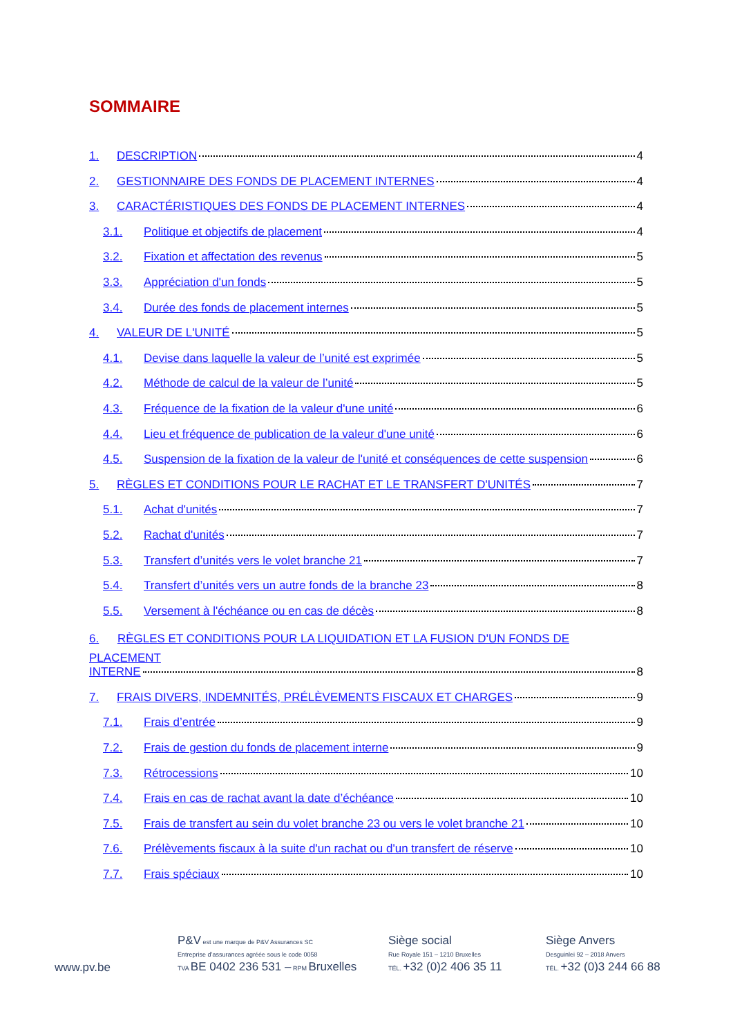SOMMAIRE
1. DESCRIPTION 4
2. GESTIONNAIRE DES FONDS DE PLACEMENT INTERNES 4
3. CARACTÉRISTIQUES DES FONDS DE PLACEMENT INTERNES 4
3.1. Politique et objectifs de placement 4
3.2. Fixation et affectation des revenus 5
3.3. Appréciation d'un fonds 5
3.4. Durée des fonds de placement internes 5
4. VALEUR DE L'UNITÉ 5
4.1. Devise dans laquelle la valeur de l’unité est exprimée 5
4.2. Méthode de calcul de la valeur de l’unité 5
4.3. Fréquence de la fixation de la valeur d'une unité 6
4.4. Lieu et fréquence de publication de la valeur d'une unité 6
4.5. Suspension de la fixation de la valeur de l'unité et conséquences de cette suspension 6
5. RÈGLES ET CONDITIONS POUR LE RACHAT ET LE TRANSFERT D'UNITÉS 7
5.1. Achat d'unités 7
5.2. Rachat d'unités 7
5.3. Transfert d’unités vers le volet branche 21 7
5.4. Transfert d’unités vers un autre fonds de la branche 23 8
5.5. Versement à l'échéance ou en cas de décès 8
6. RÈGLES ET CONDITIONS POUR LA LIQUIDATION ET LA FUSION D'UN FONDS DE PLACEMENT
INTERNE 8
7. FRAIS DIVERS, INDEMNITÉS, PRÉLÈVEMENTS FISCAUX ET CHARGES 9
7.1. Frais d’entrée 9
7.2. Frais de gestion du fonds de placement interne 9
7.3. Rétrocessions 10
7.4. Frais en cas de rachat avant la date d’échéance 10
7.5. Frais de transfert au sein du volet branche 23 ou vers le volet branche 21 10
7.6. Prélèvements fiscaux à la suite d'un rachat ou d'un transfert de réserve 10
7.7. Frais spéciaux 10
www.pv.be
P&V est une marque de P&V Assurances SC
Entreprise d’assurances agréée sous le code 0058
TVA BE 0402 236 531 – RPM Bruxelles
Siège social
Rue Royale 151 – 1210 Bruxelles
TÉL. +32 (0)2 406 35 11
Siège Anvers
Desguinlei 92 – 2018 Anvers
TÉL. +32 (0)3 244 66 88